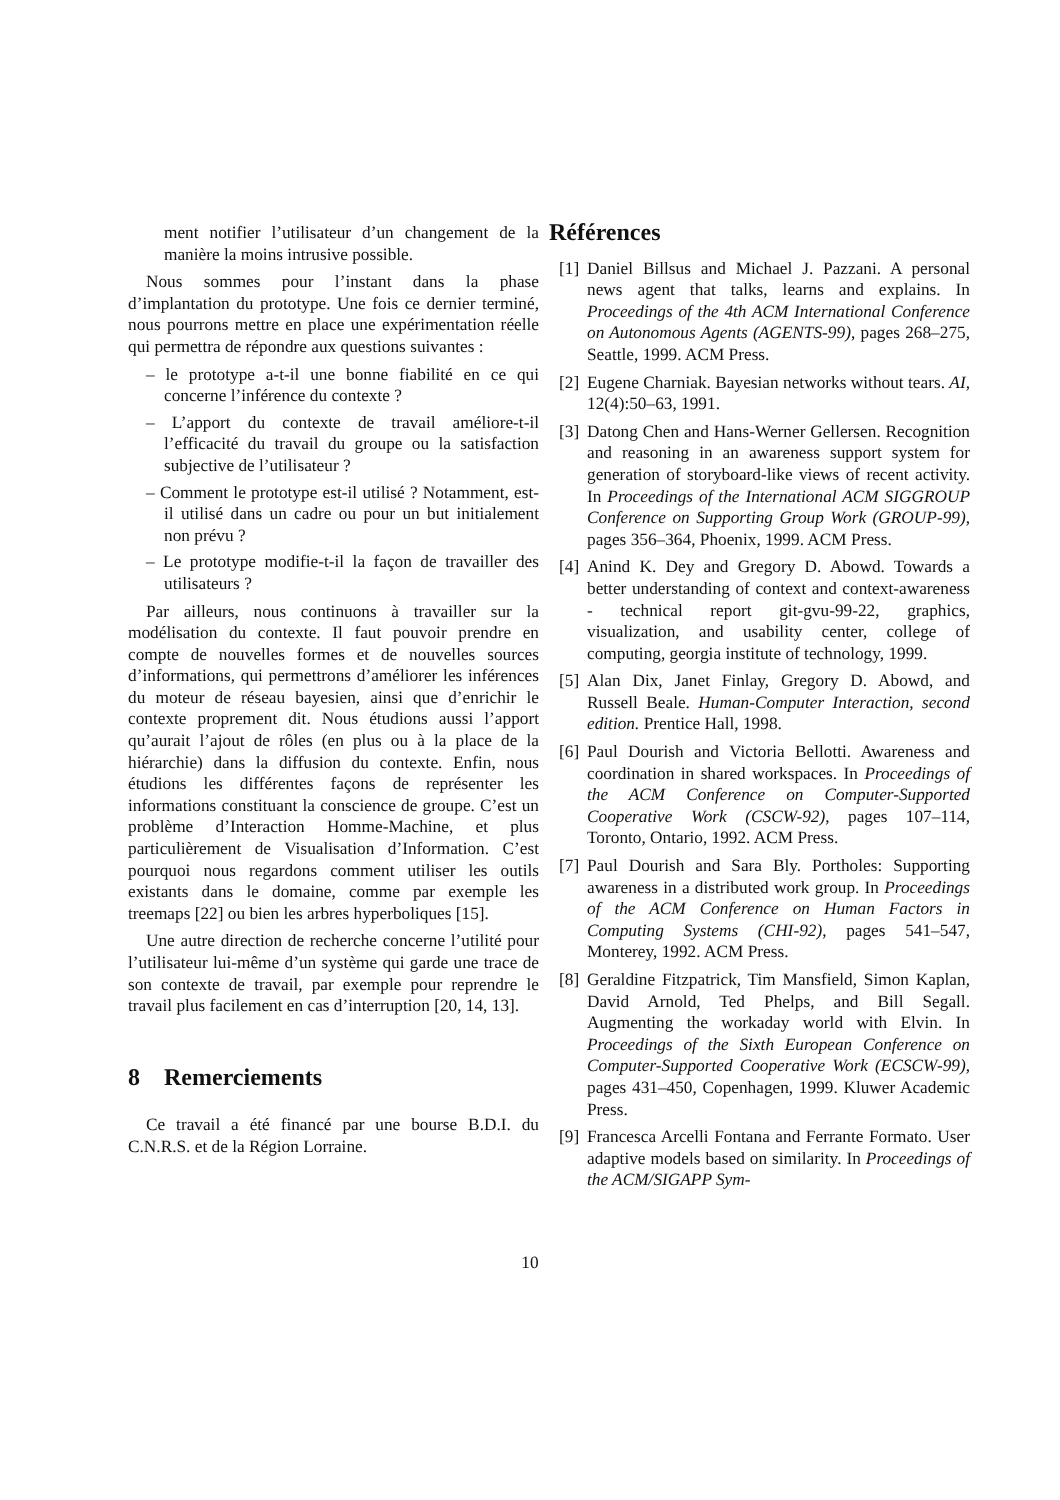ment notifier l’utilisateur d’un changement de la manière la moins intrusive possible.
Nous sommes pour l’instant dans la phase d’implantation du prototype. Une fois ce dernier terminé, nous pourrons mettre en place une expérimentation réelle qui permettra de répondre aux questions suivantes :
– le prototype a-t-il une bonne fiabilité en ce qui concerne l’inférence du contexte ?
– L’apport du contexte de travail améliore-t-il l’efficacité du travail du groupe ou la satisfaction subjective de l’utilisateur ?
– Comment le prototype est-il utilisé ? Notamment, est-il utilisé dans un cadre ou pour un but initialement non prévu ?
– Le prototype modifie-t-il la façon de travailler des utilisateurs ?
Par ailleurs, nous continuons à travailler sur la modélisation du contexte. Il faut pouvoir prendre en compte de nouvelles formes et de nouvelles sources d’informations, qui permettrons d’améliorer les inférences du moteur de réseau bayesien, ainsi que d’enrichir le contexte proprement dit. Nous étudions aussi l’apport qu’aurait l’ajout de rôles (en plus ou à la place de la hiérarchie) dans la diffusion du contexte. Enfin, nous étudions les différentes façons de représenter les informations constituant la conscience de groupe. C’est un problème d’Interaction Homme-Machine, et plus particulièrement de Visualisation d’Information. C’est pourquoi nous regardons comment utiliser les outils existants dans le domaine, comme par exemple les treemaps [22] ou bien les arbres hyperboliques [15].
Une autre direction de recherche concerne l’utilité pour l’utilisateur lui-même d’un système qui garde une trace de son contexte de travail, par exemple pour reprendre le travail plus facilement en cas d’interruption [20, 14, 13].
8 Remerciements
Ce travail a été financé par une bourse B.D.I. du C.N.R.S. et de la Région Lorraine.
Références
[1] Daniel Billsus and Michael J. Pazzani. A personal news agent that talks, learns and explains. In Proceedings of the 4th ACM International Conference on Autonomous Agents (AGENTS-99), pages 268–275, Seattle, 1999. ACM Press.
[2] Eugene Charniak. Bayesian networks without tears. AI, 12(4):50–63, 1991.
[3] Datong Chen and Hans-Werner Gellersen. Recognition and reasoning in an awareness support system for generation of storyboard-like views of recent activity. In Proceedings of the International ACM SIGGROUP Conference on Supporting Group Work (GROUP-99), pages 356–364, Phoenix, 1999. ACM Press.
[4] Anind K. Dey and Gregory D. Abowd. Towards a better understanding of context and context-awareness - technical report git-gvu-99-22, graphics, visualization, and usability center, college of computing, georgia institute of technology, 1999.
[5] Alan Dix, Janet Finlay, Gregory D. Abowd, and Russell Beale. Human-Computer Interaction, second edition. Prentice Hall, 1998.
[6] Paul Dourish and Victoria Bellotti. Awareness and coordination in shared workspaces. In Proceedings of the ACM Conference on Computer-Supported Cooperative Work (CSCW-92), pages 107–114, Toronto, Ontario, 1992. ACM Press.
[7] Paul Dourish and Sara Bly. Portholes: Supporting awareness in a distributed work group. In Proceedings of the ACM Conference on Human Factors in Computing Systems (CHI-92), pages 541–547, Monterey, 1992. ACM Press.
[8] Geraldine Fitzpatrick, Tim Mansfield, Simon Kaplan, David Arnold, Ted Phelps, and Bill Segall. Augmenting the workaday world with Elvin. In Proceedings of the Sixth European Conference on Computer-Supported Cooperative Work (ECSCW-99), pages 431–450, Copenhagen, 1999. Kluwer Academic Press.
[9] Francesca Arcelli Fontana and Ferrante Formato. User adaptive models based on similarity. In Proceedings of the ACM/SIGAPP Sym-
10